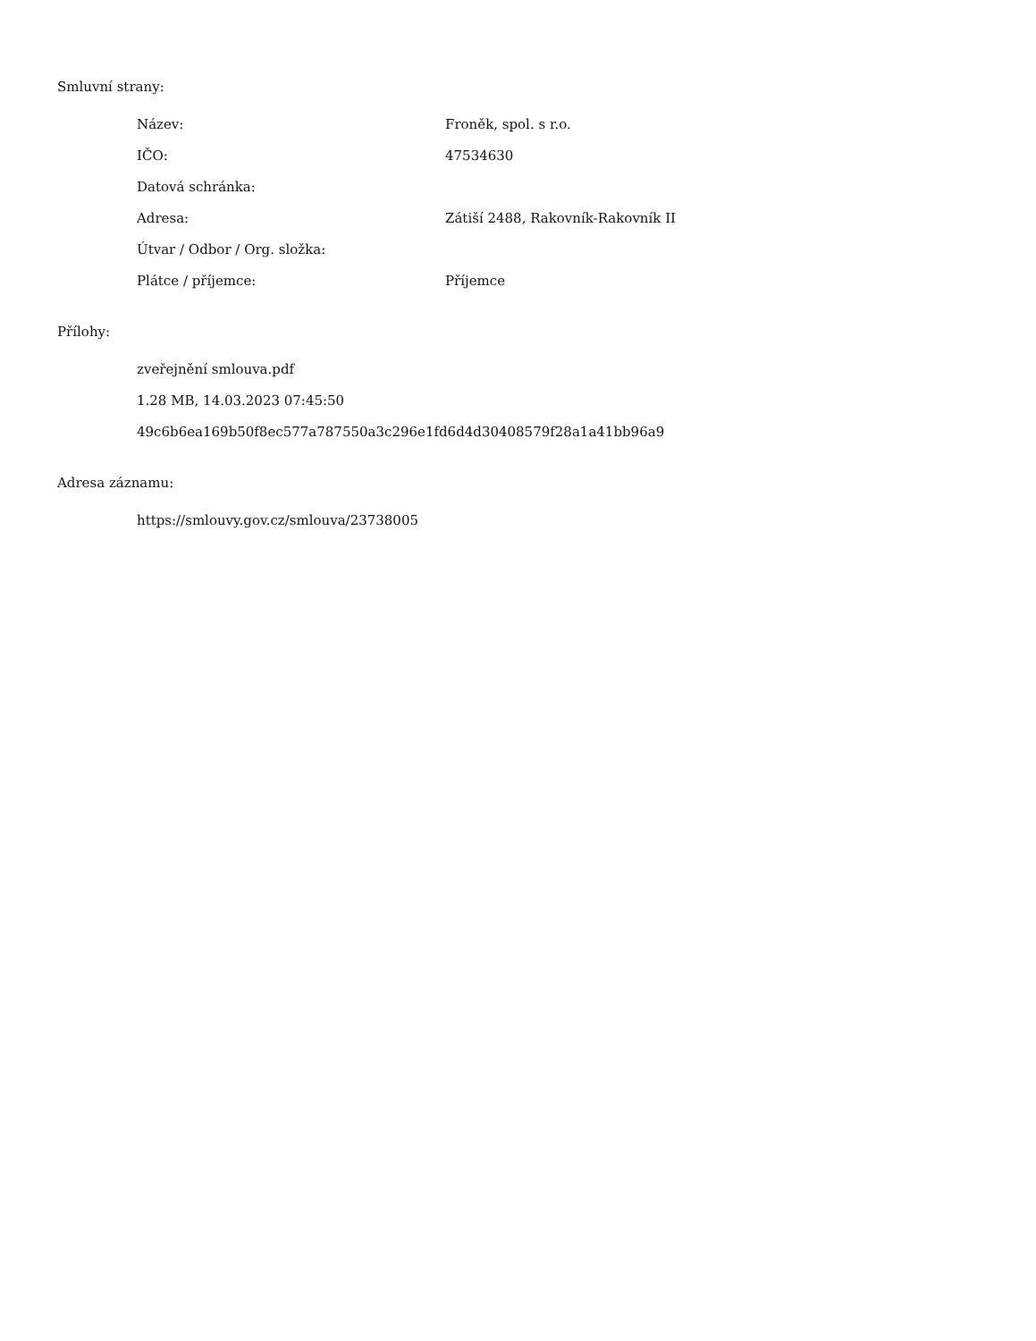Smluvní strany:
| Název: | Froněk, spol. s r.o. |
| IČO: | 47534630 |
| Datová schránka: | |
| Adresa: | Zátiší 2488, Rakovník-Rakovník II |
| Útvar / Odbor / Org. složka: | |
| Plátce / příjemce: | Příjemce |
Přílohy:
zveřejnění smlouva.pdf
1.28 MB, 14.03.2023 07:45:50
49c6b6ea169b50f8ec577a787550a3c296e1fd6d4d30408579f28a1a41bb96a9
Adresa záznamu:
https://smlouvy.gov.cz/smlouva/23738005